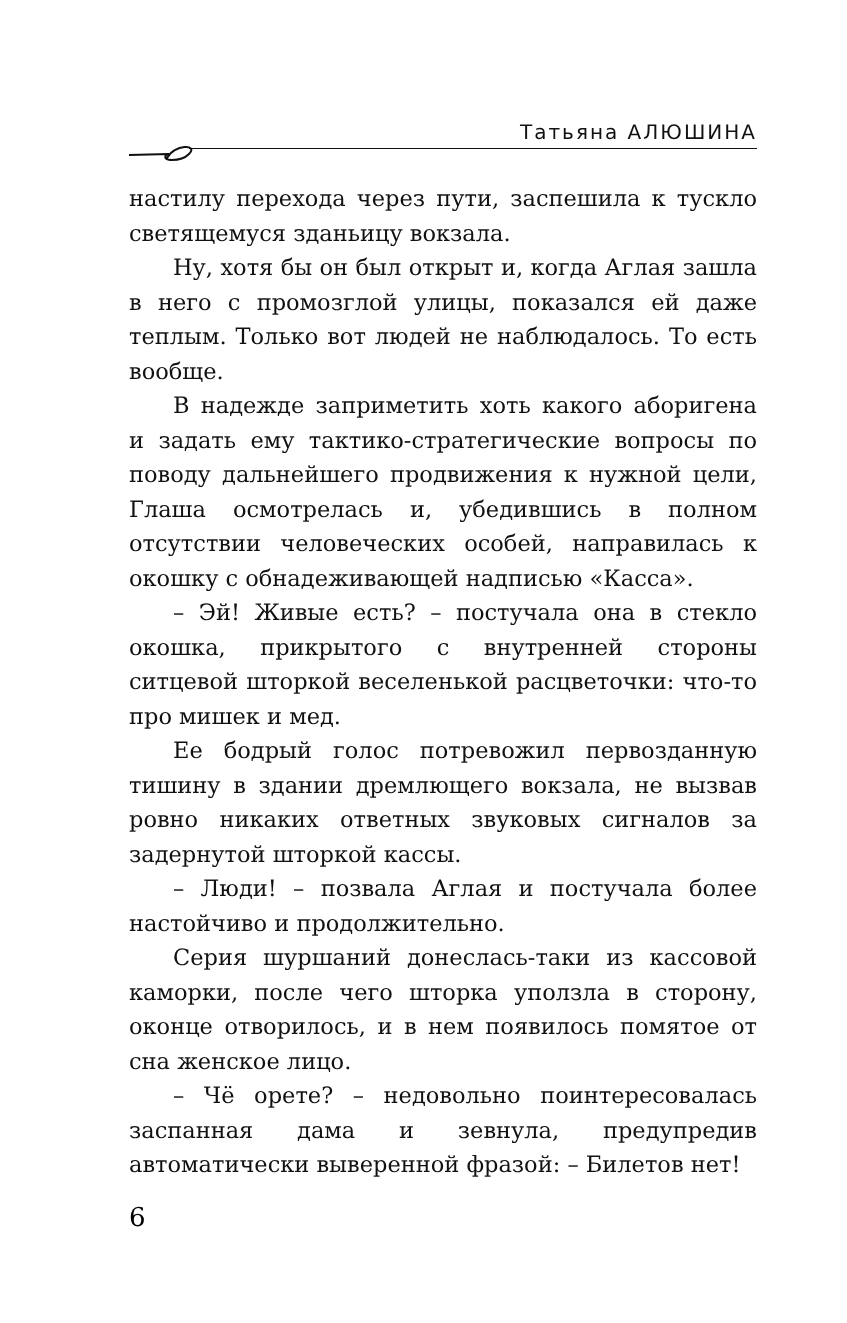Татьяна АЛЮШИНА
настилу перехода через пути, заспешила к тускло светящемуся зданьицу вокзала.
Ну, хотя бы он был открыт и, когда Аглая зашла в него с промозглой улицы, показался ей даже теплым. Только вот людей не наблюдалось. То есть вообще.
В надежде заприметить хоть какого аборигена и задать ему тактико-стратегические вопросы по поводу дальнейшего продвижения к нужной цели, Глаша осмотрелась и, убедившись в полном отсутствии человеческих особей, направилась к окошку с обнадеживающей надписью «Касса».
– Эй! Живые есть? – постучала она в стекло окошка, прикрытого с внутренней стороны ситцевой шторкой веселенькой расцветочки: что-то про мишек и мед.
Ее бодрый голос потревожил первозданную тишину в здании дремлющего вокзала, не вызвав ровно никаких ответных звуковых сигналов за задернутой шторкой кассы.
– Люди! – позвала Аглая и постучала более настойчиво и продолжительно.
Серия шуршаний донеслась-таки из кассовой каморки, после чего шторка уползла в сторону, оконце отворилось, и в нем появилось помятое от сна женское лицо.
– Чё орете? – недовольно поинтересовалась заспанная дама и зевнула, предупредив автоматически выверенной фразой: – Билетов нет!
6